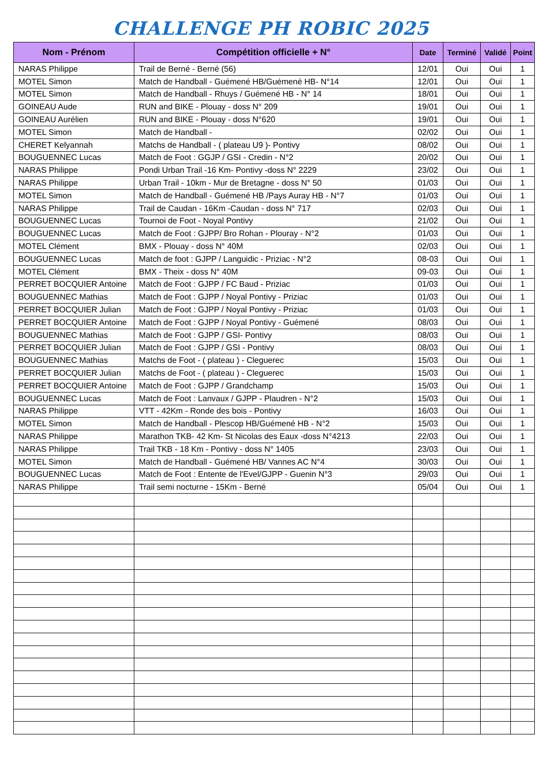CHALLENGE PH ROBIC 2025
| Nom - Prénom | Compétition officielle + N° | Date | Terminé | Validé | Point |
| --- | --- | --- | --- | --- | --- |
| NARAS Philippe | Trail de Berné - Berné (56) | 12/01 | Oui | Oui | 1 |
| MOTEL Simon | Match de Handball - Guémené HB/Guémené HB- N°14 | 12/01 | Oui | Oui | 1 |
| MOTEL Simon | Match de Handball - Rhuys / Guémené HB - N° 14 | 18/01 | Oui | Oui | 1 |
| GOINEAU Aude | RUN and BIKE - Plouay - doss N° 209 | 19/01 | Oui | Oui | 1 |
| GOINEAU Aurélien | RUN and BIKE - Plouay - doss N°620 | 19/01 | Oui | Oui | 1 |
| MOTEL Simon | Match de Handball - | 02/02 | Oui | Oui | 1 |
| CHERET Kelyannah | Matchs de Handball - ( plateau U9 )- Pontivy | 08/02 | Oui | Oui | 1 |
| BOUGUENNEC Lucas | Match de Foot : GGJP / GSI - Credin - N°2 | 20/02 | Oui | Oui | 1 |
| NARAS Philippe | Pondi Urban Trail -16 Km- Pontivy -doss N° 2229 | 23/02 | Oui | Oui | 1 |
| NARAS Philippe | Urban Trail - 10km - Mur de Bretagne - doss N° 50 | 01/03 | Oui | Oui | 1 |
| MOTEL Simon | Match de Handball - Guémené HB /Pays Auray HB - N°7 | 01/03 | Oui | Oui | 1 |
| NARAS Philippe | Trail de Caudan - 16Km -Caudan - doss N° 717 | 02/03 | Oui | Oui | 1 |
| BOUGUENNEC Lucas | Tournoi de Foot - Noyal Pontivy | 21/02 | Oui | Oui | 1 |
| BOUGUENNEC Lucas | Match de Foot : GJPP/ Bro Rohan - Plouray - N°2 | 01/03 | Oui | Oui | 1 |
| MOTEL Clément | BMX - Plouay - doss N° 40M | 02/03 | Oui | Oui | 1 |
| BOUGUENNEC Lucas | Match de foot : GJPP / Languidic - Priziac - N°2 | 08-03 | Oui | Oui | 1 |
| MOTEL Clément | BMX - Theix - doss N° 40M | 09-03 | Oui | Oui | 1 |
| PERRET BOCQUIER Antoine | Match de Foot : GJPP / FC Baud - Priziac | 01/03 | Oui | Oui | 1 |
| BOUGUENNEC Mathias | Match de Foot : GJPP / Noyal Pontivy - Priziac | 01/03 | Oui | Oui | 1 |
| PERRET BOCQUIER Julian | Match de Foot : GJPP / Noyal Pontivy - Priziac | 01/03 | Oui | Oui | 1 |
| PERRET BOCQUIER Antoine | Match de Foot : GJPP / Noyal Pontivy - Guémené | 08/03 | Oui | Oui | 1 |
| BOUGUENNEC Mathias | Match de Foot : GJPP / GSI- Pontivy | 08/03 | Oui | Oui | 1 |
| PERRET BOCQUIER Julian | Match de Foot : GJPP / GSI - Pontivy | 08/03 | Oui | Oui | 1 |
| BOUGUENNEC Mathias | Matchs de Foot - ( plateau ) - Cleguerec | 15/03 | Oui | Oui | 1 |
| PERRET BOCQUIER Julian | Matchs de Foot - ( plateau ) - Cleguerec | 15/03 | Oui | Oui | 1 |
| PERRET BOCQUIER Antoine | Match de Foot : GJPP / Grandchamp | 15/03 | Oui | Oui | 1 |
| BOUGUENNEC Lucas | Match de Foot : Lanvaux / GJPP - Plaudren - N°2 | 15/03 | Oui | Oui | 1 |
| NARAS Philippe | VTT - 42Km - Ronde des bois - Pontivy | 16/03 | Oui | Oui | 1 |
| MOTEL Simon | Match de Handball - Plescop HB/Guémené HB - N°2 | 15/03 | Oui | Oui | 1 |
| NARAS Philippe | Marathon TKB- 42 Km- St Nicolas des Eaux -doss N°4213 | 22/03 | Oui | Oui | 1 |
| NARAS Philippe | Trail TKB - 18 Km - Pontivy - doss N° 1405 | 23/03 | Oui | Oui | 1 |
| MOTEL Simon | Match de Handball - Guémené HB/ Vannes AC N°4 | 30/03 | Oui | Oui | 1 |
| BOUGUENNEC Lucas | Match de Foot : Entente de l'Evel/GJPP - Guenin N°3 | 29/03 | Oui | Oui | 1 |
| NARAS Philippe | Trail semi nocturne - 15Km - Berné | 05/04 | Oui | Oui | 1 |